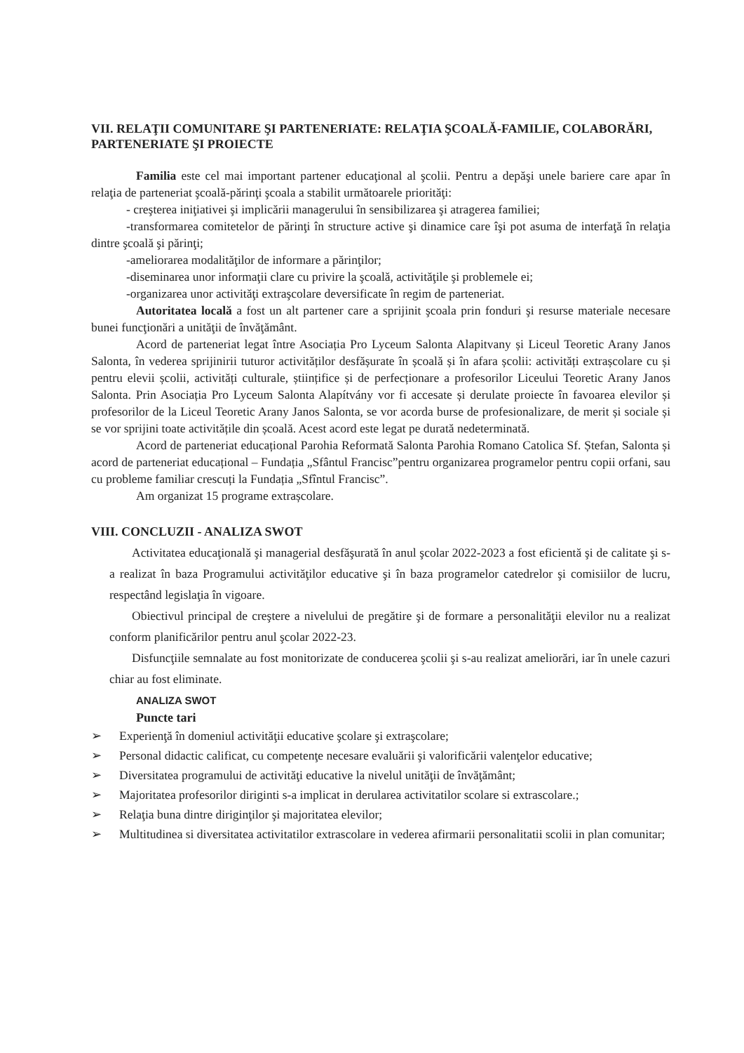VII. RELAŢII COMUNITARE ŞI PARTENERIATE: RELAŢIA ŞCOALĂ-FAMILIE, COLABORĂRI, PARTENERIATE ŞI PROIECTE
Familia este cel mai important partener educaţional al şcolii. Pentru a depăşi unele bariere care apar în relaţia de parteneriat şcoală-părinţi şcoala a stabilit următoarele priorităţi:
- creşterea iniţiativei şi implicării managerului în sensibilizarea şi atragerea familiei;
-transformarea comitetelor de părinţi în structure active şi dinamice care îşi pot asuma de interfaţă în relaţia dintre şcoală şi părinţi;
-ameliorarea modalităţilor de informare a părinţilor;
-diseminarea unor informaţii clare cu privire la şcoală, activităţile şi problemele ei;
-organizarea unor activităţi extraşcolare deversificate în regim de parteneriat.
Autoritatea locală a fost un alt partener care a sprijinit şcoala prin fonduri şi resurse materiale necesare bunei funcţionări a unităţii de învăţământ.
Acord de parteneriat legat între Asociația Pro Lyceum Salonta Alapitvany și Liceul Teoretic Arany Janos Salonta, în vederea sprijinirii tuturor activităților desfășurate în școală și în afara școlii: activități extrașcolare cu și pentru elevii școlii, activități culturale, științifice și de perfecționare a profesorilor Liceului Teoretic Arany Janos Salonta. Prin Asociația Pro Lyceum Salonta Alapítvány vor fi accesate și derulate proiecte în favoarea elevilor și profesorilor de la Liceul Teoretic Arany Janos Salonta, se vor acorda burse de profesionalizare, de merit și sociale și se vor sprijini toate activitățile din școală. Acest acord este legat pe durată nedeterminată.
Acord de parteneriat educațional Parohia Reformată Salonta Parohia Romano Catolica Sf. Ștefan, Salonta și acord de parteneriat educațional – Fundația „Sfântul Francisc”pentru organizarea programelor pentru copii orfani, sau cu probleme familiar crescuți la Fundația „Sfîntul Francisc”.
Am organizat 15 programe extrașcolare.
VIII. CONCLUZII - ANALIZA SWOT
Activitatea educaţională şi managerial desfăşurată în anul şcolar 2022-2023 a fost eficientă şi de calitate şi s-a realizat în baza Programului activităţilor educative şi în baza programelor catedrelor şi comisiilor de lucru, respectând legislaţia în vigoare.
Obiectivul principal de creştere a nivelului de pregătire şi de formare a personalităţii elevilor nu a realizat conform planificărilor pentru anul şcolar 2022-23.
Disfuncţiile semnalate au fost monitorizate de conducerea şcolii şi s-au realizat ameliorări, iar în unele cazuri chiar au fost eliminate.
ANALIZA SWOT
Puncte tari
➢ Experienţă în domeniul activităţii educative şcolare şi extraşcolare;
➢ Personal didactic calificat, cu competenţe necesare evaluării şi valorificării valenţelor educative;
➢ Diversitatea programului de activităţi educative la nivelul unităţii de învăţământ;
➢ Majoritatea profesorilor diriginti s-a implicat in derularea activitatilor scolare si extrascolare.;
➢ Relaţia buna dintre diriginţilor şi majoritatea elevilor;
➢ Multitudinea si diversitatea activitatilor extrascolare in vederea afirmarii personalitatii scolii in plan comunitar;